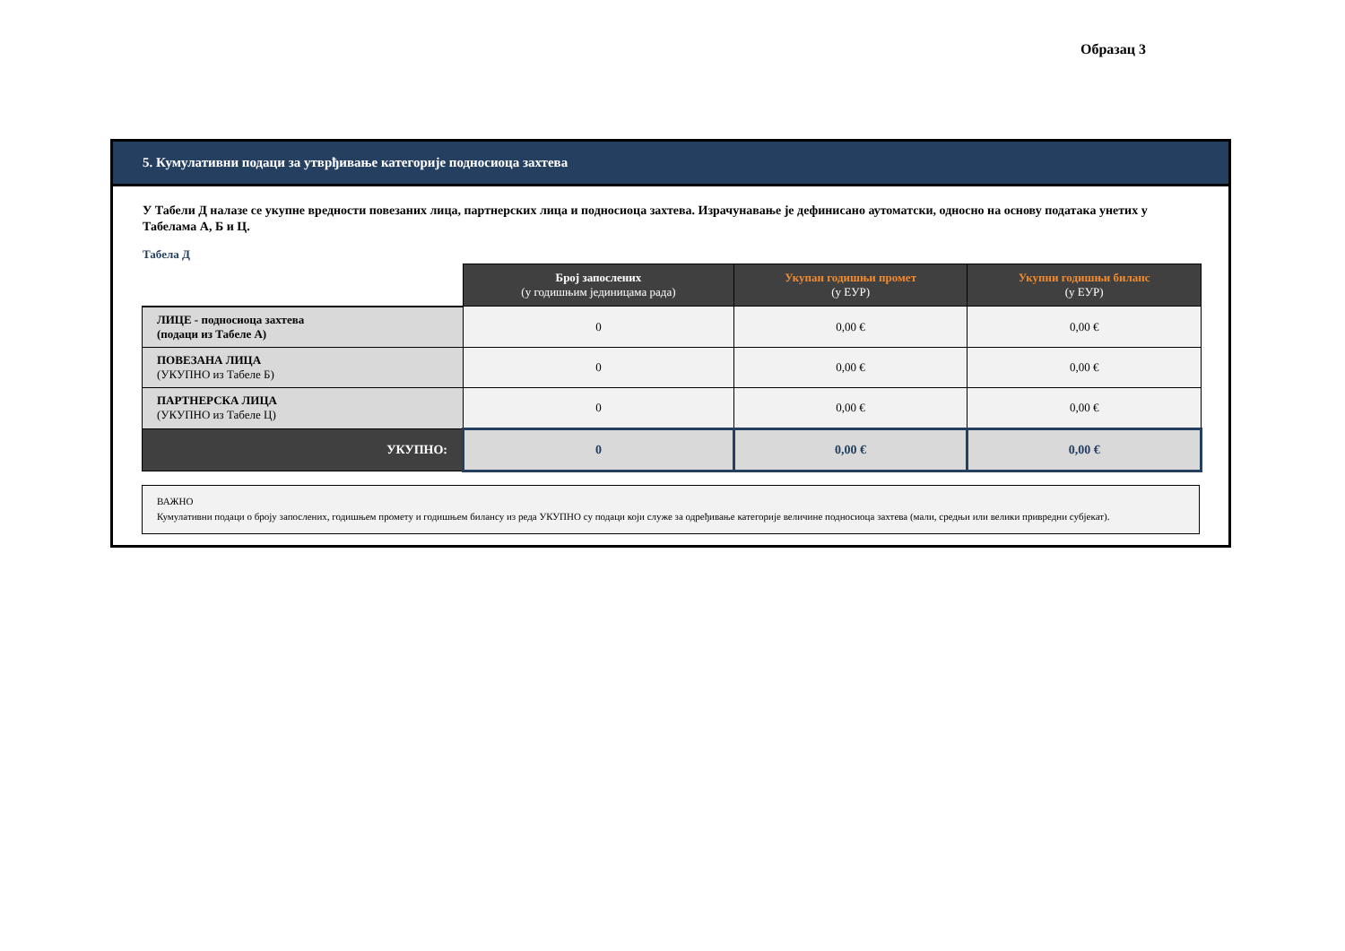Образац 3
5. Кумулативни подаци за утврђивање категорије подносиоца захтева
У Табели Д налазе се укупне вредности повезаних лица, партнерских лица и подносиоца захтева. Израчунавање је дефинисано аутоматски, односно на основу података унетих у Табелама А, Б и Ц.
Табела Д
| | Број запослених (у годишњим јединицама рада) | Укупан годишњи промет (у ЕУР) | Укупни годишњи биланс (у ЕУР) |
| --- | --- | --- | --- |
| ЛИЦЕ - подносиоца захтева (подаци из Табеле А) | 0 | 0,00 € | 0,00 € |
| ПОВЕЗАНА ЛИЦА (УКУПНО из Табеле Б) | 0 | 0,00 € | 0,00 € |
| ПАРТНЕРСКА ЛИЦА (УКУПНО из Табеле Ц) | 0 | 0,00 € | 0,00 € |
| УКУПНО: | 0 | 0,00 € | 0,00 € |
ВАЖНО
Кумулативни подаци о броју запослених, годишњем промету и годишњем билансу из реда УКУПНО су подаци који служе за одређивање категорије величине подносиоца захтева (мали, средњи или велики привредни субјекат).